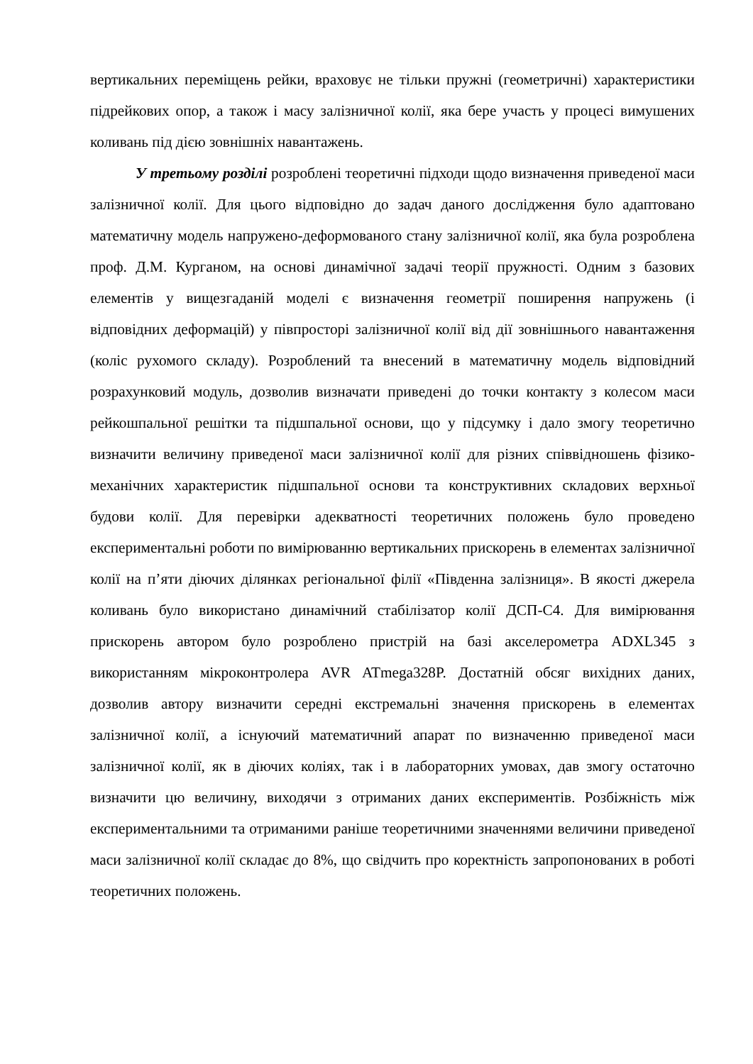вертикальних переміщень рейки, враховує не тільки пружні (геометричні) характеристики підрейкових опор, а також і масу залізничної колії, яка бере участь у процесі вимушених коливань під дією зовнішніх навантажень.
У третьому розділі розроблені теоретичні підходи щодо визначення приведеної маси залізничної колії. Для цього відповідно до задач даного дослідження було адаптовано математичну модель напружено-деформованого стану залізничної колії, яка була розроблена проф. Д.М. Курганом, на основі динамічної задачі теорії пружності. Одним з базових елементів у вищезгаданій моделі є визначення геометрії поширення напружень (і відповідних деформацій) у півпросторі залізничної колії від дії зовнішнього навантаження (коліс рухомого складу). Розроблений та внесений в математичну модель відповідний розрахунковий модуль, дозволив визначати приведені до точки контакту з колесом маси рейкошпальної решітки та підшпальної основи, що у підсумку і дало змогу теоретично визначити величину приведеної маси залізничної колії для різних співвідношень фізико-механічних характеристик підшпальної основи та конструктивних складових верхньої будови колії. Для перевірки адекватності теоретичних положень було проведено експериментальні роботи по вимірюванню вертикальних прискорень в елементах залізничної колії на п’яти діючих ділянках регіональної філії «Південна залізниця». В якості джерела коливань було використано динамічний стабілізатор колії ДСП-С4. Для вимірювання прискорень автором було розроблено пристрій на базі акселерометра ADXL345 з використанням мікроконтролера AVR ATmega328P. Достатній обсяг вихідних даних, дозволив автору визначити середні екстремальні значення прискорень в елементах залізничної колії, а існуючий математичний апарат по визначенню приведеної маси залізничної колії, як в діючих коліях, так і в лабораторних умовах, дав змогу остаточно визначити цю величину, виходячи з отриманих даних експериментів. Розбіжність між експериментальними та отриманими раніше теоретичними значеннями величини приведеної маси залізничної колії складає до 8%, що свідчить про коректність запропонованих в роботі теоретичних положень.